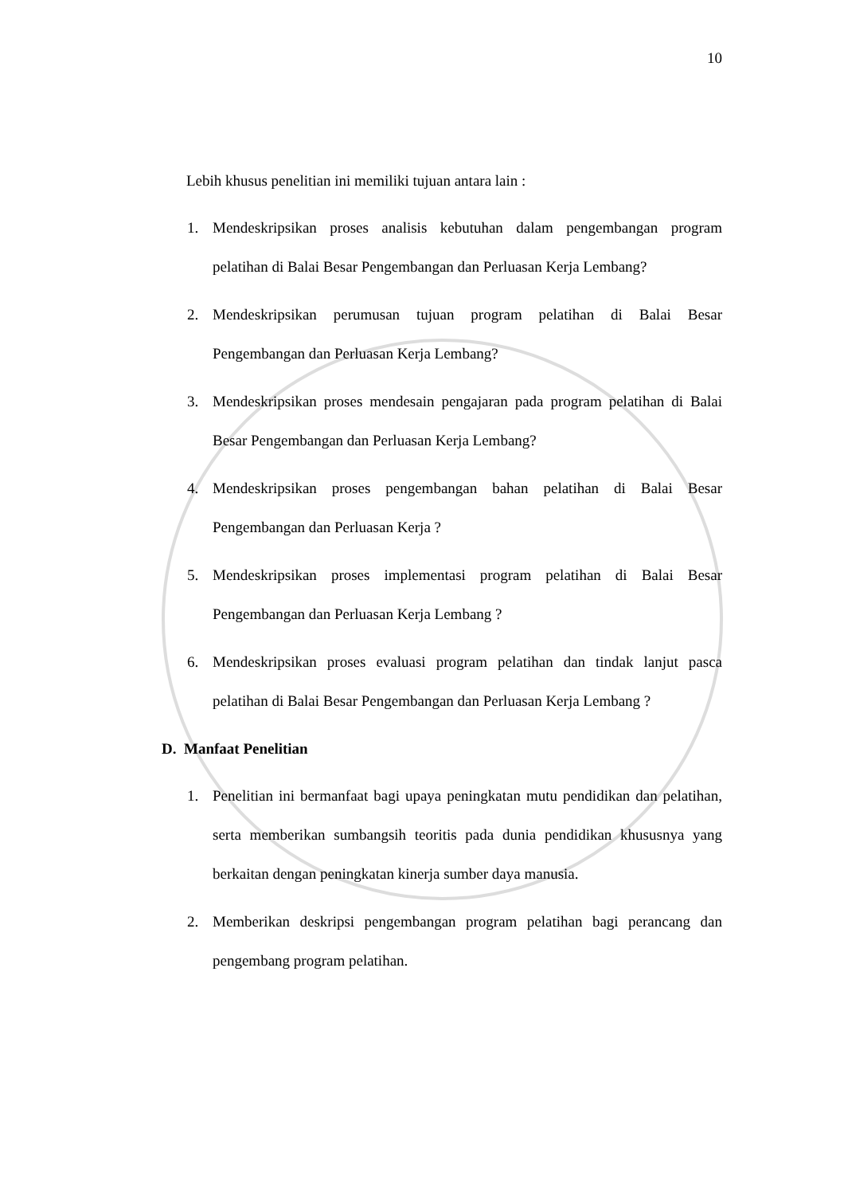10
Lebih khusus penelitian ini memiliki tujuan antara lain :
1. Mendeskripsikan proses analisis kebutuhan dalam pengembangan program pelatihan di Balai Besar Pengembangan dan Perluasan Kerja Lembang?
2. Mendeskripsikan perumusan tujuan program pelatihan di Balai Besar Pengembangan dan Perluasan Kerja Lembang?
3. Mendeskripsikan proses mendesain pengajaran pada program pelatihan di Balai Besar Pengembangan dan Perluasan Kerja Lembang?
4. Mendeskripsikan proses pengembangan bahan pelatihan di Balai Besar Pengembangan dan Perluasan Kerja ?
5. Mendeskripsikan proses implementasi program pelatihan di Balai Besar Pengembangan dan Perluasan Kerja Lembang ?
6. Mendeskripsikan proses evaluasi program pelatihan dan tindak lanjut pasca pelatihan di Balai Besar Pengembangan dan Perluasan Kerja Lembang ?
D. Manfaat Penelitian
1. Penelitian ini bermanfaat bagi upaya peningkatan mutu pendidikan dan pelatihan, serta memberikan sumbangsih teoritis pada dunia pendidikan khususnya yang berkaitan dengan peningkatan kinerja sumber daya manusia.
2. Memberikan deskripsi pengembangan program pelatihan bagi perancang dan pengembang program pelatihan.